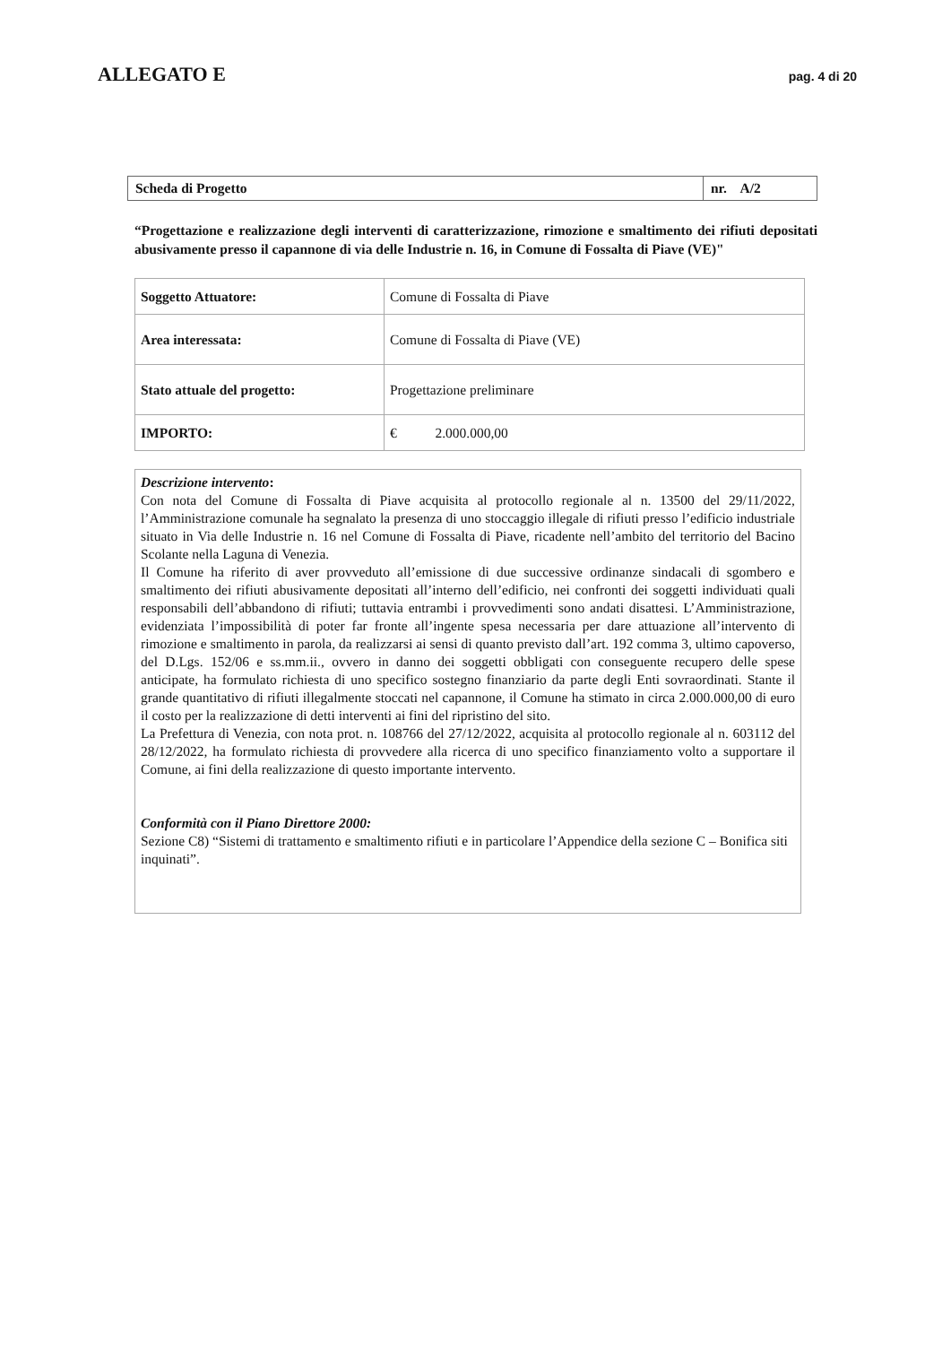ALLEGATO E
pag. 4 di 20
| Scheda di Progetto | nr. A/2 |
“Progettazione e realizzazione degli interventi di caratterizzazione, rimozione e smaltimento dei rifiuti depositati abusivamente presso il capannone di via delle Industrie n. 16, in Comune di Fossalta di Piave (VE)"
| Soggetto Attuatore: | Comune di Fossalta di Piave |
| Area interessata: | Comune di Fossalta di Piave (VE) |
| Stato attuale del progetto: | Progettazione preliminare |
| IMPORTO: | € 2.000.000,00 |
Descrizione intervento:
Con nota del Comune di Fossalta di Piave acquisita al protocollo regionale al n. 13500 del 29/11/2022, l’Amministrazione comunale ha segnalato la presenza di uno stoccaggio illegale di rifiuti presso l’edificio industriale situato in Via delle Industrie n. 16 nel Comune di Fossalta di Piave, ricadente nell’ambito del territorio del Bacino Scolante nella Laguna di Venezia.
Il Comune ha riferito di aver provveduto all’emissione di due successive ordinanze sindacali di sgombero e smaltimento dei rifiuti abusivamente depositati all’interno dell’edificio, nei confronti dei soggetti individuati quali responsabili dell’abbandono di rifiuti; tuttavia entrambi i provvedimenti sono andati disattesi. L’Amministrazione, evidenziata l’impossibilità di poter far fronte all’ingente spesa necessaria per dare attuazione all’intervento di rimozione e smaltimento in parola, da realizzarsi ai sensi di quanto previsto dall’art. 192 comma 3, ultimo capoverso, del D.Lgs. 152/06 e ss.mm.ii., ovvero in danno dei soggetti obbligati con conseguente recupero delle spese anticipate, ha formulato richiesta di uno specifico sostegno finanziario da parte degli Enti sovraordinati. Stante il grande quantitativo di rifiuti illegalmente stoccati nel capannone, il Comune ha stimato in circa 2.000.000,00 di euro il costo per la realizzazione di detti interventi ai fini del ripristino del sito.
La Prefettura di Venezia, con nota prot. n. 108766 del 27/12/2022, acquisita al protocollo regionale al n. 603112 del 28/12/2022, ha formulato richiesta di provvedere alla ricerca di uno specifico finanziamento volto a supportare il Comune, ai fini della realizzazione di questo importante intervento.
Conformità con il Piano Direttore 2000:
Sezione C8) “Sistemi di trattamento e smaltimento rifiuti e in particolare l’Appendice della sezione C – Bonifica siti inquinati”.